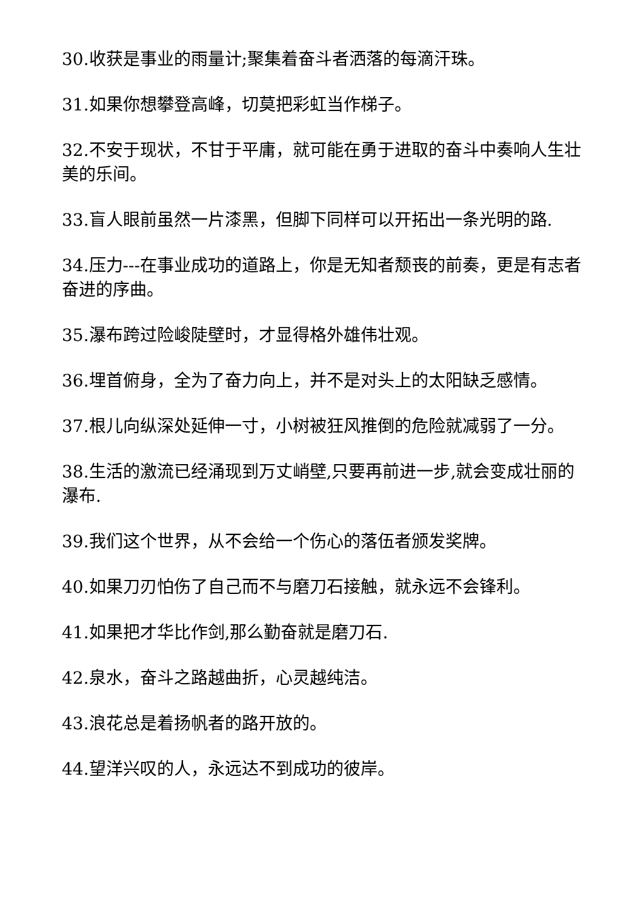30.收获是事业的雨量计;聚集着奋斗者洒落的每滴汗珠。
31.如果你想攀登高峰，切莫把彩虹当作梯子。
32.不安于现状，不甘于平庸，就可能在勇于进取的奋斗中奏响人生壮美的乐间。
33.盲人眼前虽然一片漆黑，但脚下同样可以开拓出一条光明的路.
34.压力---在事业成功的道路上，你是无知者颓丧的前奏，更是有志者奋进的序曲。
35.瀑布跨过险峻陡壁时，才显得格外雄伟壮观。
36.埋首俯身，全为了奋力向上，并不是对头上的太阳缺乏感情。
37.根儿向纵深处延伸一寸，小树被狂风推倒的危险就减弱了一分。
38.生活的激流已经涌现到万丈峭壁,只要再前进一步,就会变成壮丽的瀑布.
39.我们这个世界，从不会给一个伤心的落伍者颁发奖牌。
40.如果刀刃怕伤了自己而不与磨刀石接触，就永远不会锋利。
41.如果把才华比作剑,那么勤奋就是磨刀石.
42.泉水，奋斗之路越曲折，心灵越纯洁。
43.浪花总是着扬帆者的路开放的。
44.望洋兴叹的人，永远达不到成功的彼岸。